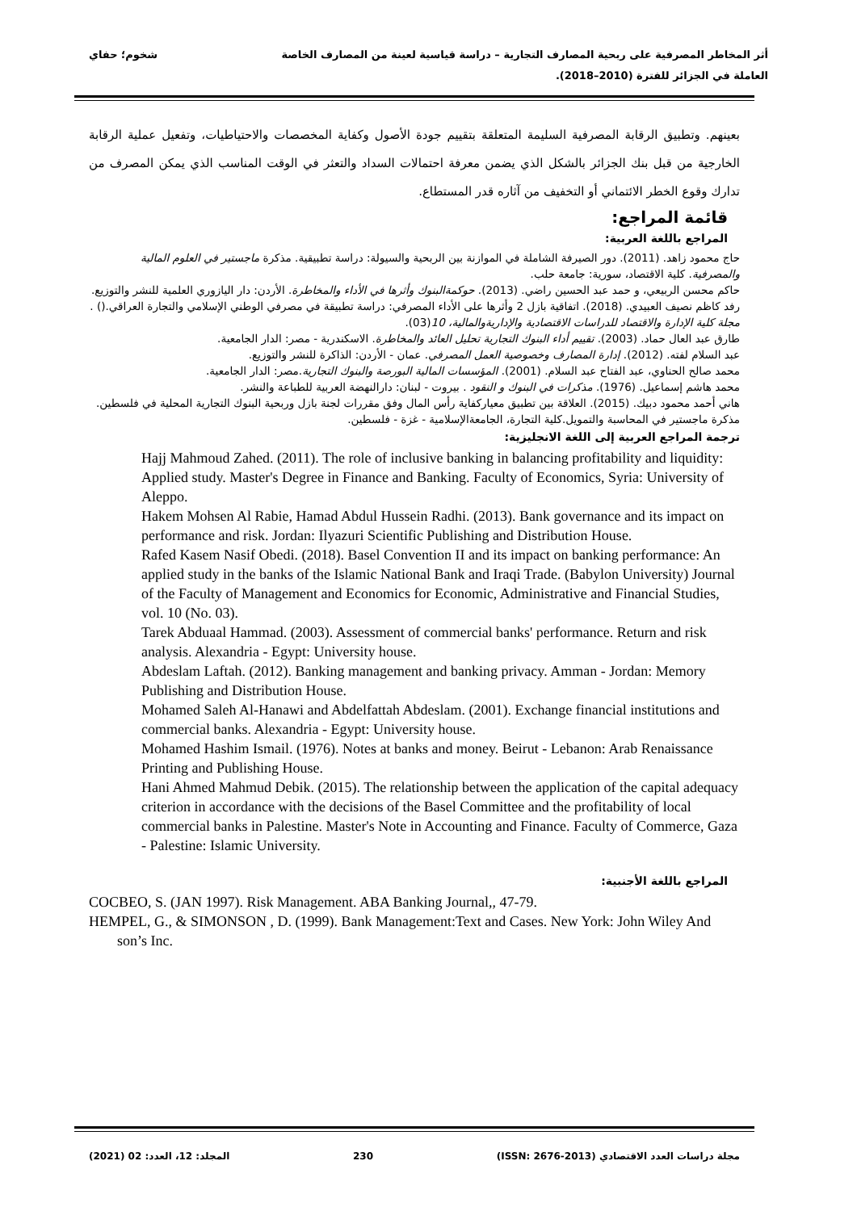أثر المخاطر المصرفية على ربحية المصارف التجارية – دراسة قياسية لعينة من المصارف الخاصة
العاملة في الجزائر للفترة (2010–2018).
شخوم؛ حفاي
بعينهم. وتطبيق الرقابة المصرفية السليمة المتعلقة بتقييم جودة الأصول وكفاية المخصصات والاحتياطيات، وتفعيل عملية الرقابة الخارجية من قبل بنك الجزائر بالشكل الذي يضمن معرفة احتمالات السداد والتعثر في الوقت المناسب الذي يمكن المصرف من تدارك وقوع الخطر الائتماني أو التخفيف من آثاره قدر المستطاع.
قائمة المراجع:
المراجع باللغة العربية:
حاج محمود زاهد. (2011). دور الصيرفة الشاملة في الموازنة بين الربحية والسيولة: دراسة تطبيقية. مذكرة ماجستير في العلوم المالية والمصرفية. كلية الاقتصاد، سورية: جامعة حلب.
حاكم محسن الربيعي، و حمد عبد الحسين راضي. (2013). حوكمةالبنوك وأثرها في الأداء والمخاطرة. الأردن: دار اليازوري العلمية للنشر والتوزيع.
رفد كاظم نصيف العبيدي. (2018). اتفاقية بازل 2 وأثرها على الأداء المصرفي: دراسة تطبيقة في مصرفي الوطني الإسلامي والتجارة العراقي.() . مجلة كلية الإدارة والاقتصاد للدراسات الاقتصادية والإداريةوالمالية، 10(03).
طارق عبد العال حماد. (2003). تقييم أداء البنوك التجارية تحليل العائد والمخاطرة. الاسكندرية - مصر: الدار الجامعية.
عبد السلام لفته. (2012). إدارة المصارف وخصوصية العمل المصرفي. عمان - الأردن: الذاكرة للنشر والتوزيع.
محمد صالح الحناوي، عبد الفتاح عبد السلام. (2001). المؤسسات المالية البورصة والبنوك التجارية.مصر: الدار الجامعية.
محمد هاشم إسماعيل. (1976). مذكرات في البنوك و النقود . بيروت - لبنان: دارالنهضة العربية للطباعة والنشر.
هاني أحمد محمود دبيك. (2015). العلاقة بين تطبيق معياركفاية رأس المال وفق مقررات لجنة بازل وربحية البنوك التجارية المحلية في فلسطين. مذكرة ماجستير في المحاسبة والتمويل.كلية التجارة، الجامعةالإسلامية - غزة - فلسطين.
ترجمة المراجع العربية إلى اللغة الانجليزية:
Hajj Mahmoud Zahed. (2011). The role of inclusive banking in balancing profitability and liquidity: Applied study. Master's Degree in Finance and Banking. Faculty of Economics, Syria: University of Aleppo.
Hakem Mohsen Al Rabie, Hamad Abdul Hussein Radhi. (2013). Bank governance and its impact on performance and risk. Jordan: Ilyazuri Scientific Publishing and Distribution House.
Rafed Kasem Nasif Obedi. (2018). Basel Convention II and its impact on banking performance: An applied study in the banks of the Islamic National Bank and Iraqi Trade. (Babylon University) Journal of the Faculty of Management and Economics for Economic, Administrative and Financial Studies, vol. 10 (No. 03).
Tarek Abduaal Hammad. (2003). Assessment of commercial banks' performance. Return and risk analysis. Alexandria - Egypt: University house.
Abdeslam Laftah. (2012). Banking management and banking privacy. Amman - Jordan: Memory Publishing and Distribution House.
Mohamed Saleh Al-Hanawi and Abdelfattah Abdeslam. (2001). Exchange financial institutions and commercial banks. Alexandria - Egypt: University house.
Mohamed Hashim Ismail. (1976). Notes at banks and money. Beirut - Lebanon: Arab Renaissance Printing and Publishing House.
Hani Ahmed Mahmud Debik. (2015). The relationship between the application of the capital adequacy criterion in accordance with the decisions of the Basel Committee and the profitability of local commercial banks in Palestine. Master's Note in Accounting and Finance. Faculty of Commerce, Gaza - Palestine: Islamic University.
المراجع باللغة الأجنبية:
COCBEO, S. (JAN 1997). Risk Management. ABA Banking Journal,, 47-79.
HEMPEL, G., & SIMONSON , D. (1999). Bank Management:Text and Cases. New York: John Wiley And son’s Inc.
مجلة دراسات العدد الاقتصادي (ISSN: 2676-2013) 230 المجلد: 12، العدد: 02 (2021)